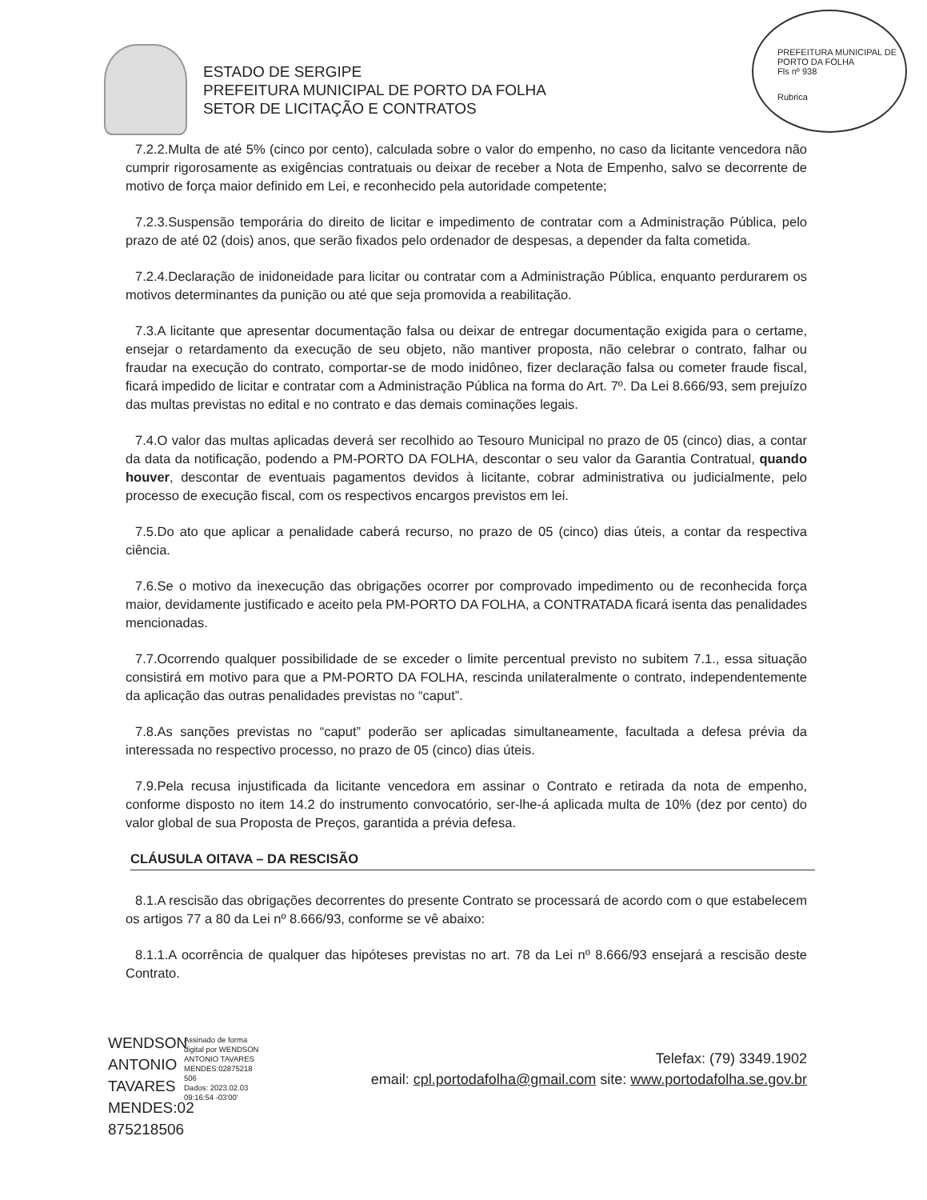PREFEITURA MUNICIPAL DE PORTO DA FOLHA
Fls nº 938
Rubrica
ESTADO DE SERGIPE
PREFEITURA MUNICIPAL DE PORTO DA FOLHA
SETOR DE LICITAÇÃO E CONTRATOS
7.2.2.Multa de até 5% (cinco por cento), calculada sobre o valor do empenho, no caso da licitante vencedora não cumprir rigorosamente as exigências contratuais ou deixar de receber a Nota de Empenho, salvo se decorrente de motivo de força maior definido em Lei, e reconhecido pela autoridade competente;
7.2.3.Suspensão temporária do direito de licitar e impedimento de contratar com a Administração Pública, pelo prazo de até 02 (dois) anos, que serão fixados pelo ordenador de despesas, a depender da falta cometida.
7.2.4.Declaração de inidoneidade para licitar ou contratar com a Administração Pública, enquanto perdurarem os motivos determinantes da punição ou até que seja promovida a reabilitação.
7.3.A licitante que apresentar documentação falsa ou deixar de entregar documentação exigida para o certame, ensejar o retardamento da execução de seu objeto, não mantiver proposta, não celebrar o contrato, falhar ou fraudar na execução do contrato, comportar-se de modo inidôneo, fizer declaração falsa ou cometer fraude fiscal, ficará impedido de licitar e contratar com a Administração Pública na forma do Art. 7º. Da Lei 8.666/93, sem prejuízo das multas previstas no edital e no contrato e das demais cominações legais.
7.4.O valor das multas aplicadas deverá ser recolhido ao Tesouro Municipal no prazo de 05 (cinco) dias, a contar da data da notificação, podendo a PM-PORTO DA FOLHA, descontar o seu valor da Garantia Contratual, quando houver, descontar de eventuais pagamentos devidos à licitante, cobrar administrativa ou judicialmente, pelo processo de execução fiscal, com os respectivos encargos previstos em lei.
7.5.Do ato que aplicar a penalidade caberá recurso, no prazo de 05 (cinco) dias úteis, a contar da respectiva ciência.
7.6.Se o motivo da inexecução das obrigações ocorrer por comprovado impedimento ou de reconhecida força maior, devidamente justificado e aceito pela PM-PORTO DA FOLHA, a CONTRATADA ficará isenta das penalidades mencionadas.
7.7.Ocorrendo qualquer possibilidade de se exceder o limite percentual previsto no subitem 7.1., essa situação consistirá em motivo para que a PM-PORTO DA FOLHA, rescinda unilateralmente o contrato, independentemente da aplicação das outras penalidades previstas no “caput”.
7.8.As sanções previstas no “caput” poderão ser aplicadas simultaneamente, facultada a defesa prévia da interessada no respectivo processo, no prazo de 05 (cinco) dias úteis.
7.9.Pela recusa injustificada da licitante vencedora em assinar o Contrato e retirada da nota de empenho, conforme disposto no item 14.2 do instrumento convocatório, ser-lhe-á aplicada multa de 10% (dez por cento) do valor global de sua Proposta de Preços, garantida a prévia defesa.
CLÁUSULA OITAVA – DA RESCISÃO
8.1.A rescisão das obrigações decorrentes do presente Contrato se processará de acordo com o que estabelecem os artigos 77 a 80 da Lei nº 8.666/93, conforme se vê abaixo:
8.1.1.A ocorrência de qualquer das hipóteses previstas no art. 78 da Lei nº 8.666/93 ensejará a rescisão deste Contrato.
WENDSON ANTONIO TAVARES MENDES:02 875218506
Assinado de forma digital por WENDSON ANTONIO TAVARES MENDES:02875218 506
Dados: 2023.02.03 09:16:54 -03'00'
Telefax: (79) 3349.1902
email: cpl.portodafolha@gmail.com site: www.portodafolha.se.gov.br